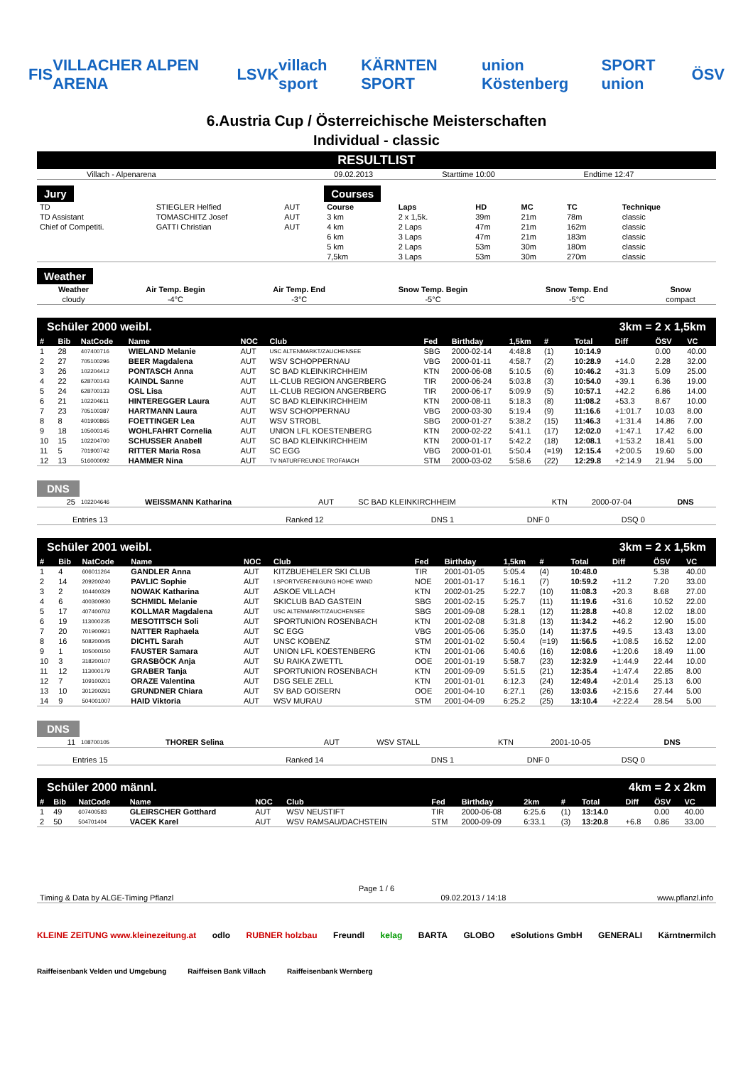FIS VILLACHER ALPEN ARENA LSVK villach sport KÄRNTEN SPORT union Köstenberg SPORT union ÖSV
6.Austria Cup / Österreichische Meisterschaften
Individual - classic
RESULTLIST
| Villach - Alpenarena | 09.02.2013 | Starttime 10:00 | Endtime 12:47 |
Jury
| TD | STIEGLER Helfied | AUT |
| TD Assistant | TOMASCHITZ Josef | AUT |
| Chief of Competiti. | GATTI Christian | AUT |
Courses
| Course | Laps | HD | MC | TC | Technique |
| --- | --- | --- | --- | --- | --- |
| 3 km | 2 x 1,5k. | 39m | 21m | 78m | classic |
| 4 km | 2 Laps | 47m | 21m | 162m | classic |
| 6 km | 3 Laps | 47m | 21m | 183m | classic |
| 5 km | 2 Laps | 53m | 30m | 180m | classic |
| 7,5km | 3 Laps | 53m | 30m | 270m | classic |
Weather
| Weather | Air Temp. Begin | Air Temp. End | Snow Temp. Begin | Snow Temp. End | Snow |
| --- | --- | --- | --- | --- | --- |
| cloudy | -4°C | -3°C | -5°C | -5°C | compact |
Schüler 2000 weibl. 3km = 2 x 1,5km
| # | Bib | NatCode | Name | NOC | Club | Fed | Birthday | 1,5km | # | Total | Diff | ÖSV | VC |
| --- | --- | --- | --- | --- | --- | --- | --- | --- | --- | --- | --- | --- | --- |
| 1 | 28 | 407400716 | WIELAND Melanie | AUT | USC ALTENMARKT/ZAUCHENSEE | SBG | 2000-02-14 | 4:48.8 | (1) | 10:14.9 | | 0.00 | 40.00 |
| 2 | 27 | 705100296 | BEER Magdalena | AUT | WSV SCHOPPERNAU | VBG | 2000-01-11 | 4:58.7 | (2) | 10:28.9 | +14.0 | 2.28 | 32.00 |
| 3 | 26 | 102204412 | PONTASCH Anna | AUT | SC BAD KLEINKIRCHHEIM | KTN | 2000-06-08 | 5:10.5 | (6) | 10:46.2 | +31.3 | 5.09 | 25.00 |
| 4 | 22 | 628700143 | KAINDL Sanne | AUT | LL-CLUB REGION ANGERBERG | TIR | 2000-06-24 | 5:03.8 | (3) | 10:54.0 | +39.1 | 6.36 | 19.00 |
| 5 | 24 | 628700133 | OSL Lisa | AUT | LL-CLUB REGION ANGERBERG | TIR | 2000-06-17 | 5:09.9 | (5) | 10:57.1 | +42.2 | 6.86 | 14.00 |
| 6 | 21 | 102204611 | HINTEREGGER Laura | AUT | SC BAD KLEINKIRCHHEIM | KTN | 2000-08-11 | 5:18.3 | (8) | 11:08.2 | +53.3 | 8.67 | 10.00 |
| 7 | 23 | 705100387 | HARTMANN Laura | AUT | WSV SCHOPPERNAU | VBG | 2000-03-30 | 5:19.4 | (9) | 11:16.6 | +1:01.7 | 10.03 | 8.00 |
| 8 | 8 | 401900865 | FOETTINGER Lea | AUT | WSV STROBL | SBG | 2000-01-27 | 5:38.2 | (15) | 11:46.3 | +1:31.4 | 14.86 | 7.00 |
| 9 | 18 | 105000145 | WOHLFAHRT Cornelia | AUT | UNION LFL KOESTENBERG | KTN | 2000-02-22 | 5:41.1 | (17) | 12:02.0 | +1:47.1 | 17.42 | 6.00 |
| 10 | 15 | 102204700 | SCHUSSER Anabell | AUT | SC BAD KLEINKIRCHHEIM | KTN | 2000-01-17 | 5:42.2 | (18) | 12:08.1 | +1:53.2 | 18.41 | 5.00 |
| 11 | 5 | 701900742 | RITTER Maria Rosa | AUT | SC EGG | VBG | 2000-01-01 | 5:50.4 | (=19) | 12:15.4 | +2:00.5 | 19.60 | 5.00 |
| 12 | 13 | 516000092 | HAMMER Nina | AUT | TV NATURFREUNDE TROFAIACH | STM | 2000-03-02 | 5:58.6 | (22) | 12:29.8 | +2:14.9 | 21.94 | 5.00 |
DNS
| 25 | 102204646 | WEISSMANN Katharina | AUT | SC BAD KLEINKIRCHHEIM | KTN | 2000-07-04 | DNS |
| Entries 13 | Ranked 12 | DNS 1 | DNF 0 | DSQ 0 |
Schüler 2001 weibl. 3km = 2 x 1,5km
| # | Bib | NatCode | Name | NOC | Club | Fed | Birthday | 1,5km | # | Total | Diff | ÖSV | VC |
| --- | --- | --- | --- | --- | --- | --- | --- | --- | --- | --- | --- | --- | --- |
| 1 | 4 | 606011264 | GANDLER Anna | AUT | KITZBUEHELER SKI CLUB | TIR | 2001-01-05 | 5:05.4 | (4) | 10:48.0 | | 5.38 | 40.00 |
| 2 | 14 | 209200240 | PAVLIC Sophie | AUT | I.SPORTVEREINIGUNG HOHE WAND | NOE | 2001-01-17 | 5:16.1 | (7) | 10:59.2 | +11.2 | 7.20 | 33.00 |
| 3 | 2 | 104400329 | NOWAK Katharina | AUT | ASKOE VILLACH | KTN | 2002-01-25 | 5:22.7 | (10) | 11:08.3 | +20.3 | 8.68 | 27.00 |
| 4 | 6 | 400300930 | SCHMIDL Melanie | AUT | SKICLUB BAD GASTEIN | SBG | 2001-02-15 | 5:25.7 | (11) | 11:19.6 | +31.6 | 10.52 | 22.00 |
| 5 | 17 | 407400762 | KOLLMAR Magdalena | AUT | USC ALTENMARKT/ZAUCHENSEE | SBG | 2001-09-08 | 5:28.1 | (12) | 11:28.8 | +40.8 | 12.02 | 18.00 |
| 6 | 19 | 113000235 | MESOTITSCH Soli | AUT | SPORTUNION ROSENBACH | KTN | 2001-02-08 | 5:31.8 | (13) | 11:34.2 | +46.2 | 12.90 | 15.00 |
| 7 | 20 | 701900921 | NATTER Raphaela | AUT | SC EGG | VBG | 2001-05-06 | 5:35.0 | (14) | 11:37.5 | +49.5 | 13.43 | 13.00 |
| 8 | 16 | 508200045 | DICHTL Sarah | AUT | UNSC KOBENZ | STM | 2001-01-02 | 5:50.4 | (=19) | 11:56.5 | +1:08.5 | 16.52 | 12.00 |
| 9 | 1 | 105000150 | FAUSTER Samara | AUT | UNION LFL KOESTENBERG | KTN | 2001-01-06 | 5:40.6 | (16) | 12:08.6 | +1:20.6 | 18.49 | 11.00 |
| 10 | 3 | 318200107 | GRASBÖCK Anja | AUT | SU RAIKA ZWETTL | OOE | 2001-01-19 | 5:58.7 | (23) | 12:32.9 | +1:44.9 | 22.44 | 10.00 |
| 11 | 12 | 113000179 | GRABER Tanja | AUT | SPORTUNION ROSENBACH | KTN | 2001-09-09 | 5:51.5 | (21) | 12:35.4 | +1:47.4 | 22.85 | 8.00 |
| 12 | 7 | 109100201 | ORAZE Valentina | AUT | DSG SELE ZELL | KTN | 2001-01-01 | 6:12.3 | (24) | 12:49.4 | +2:01.4 | 25.13 | 6.00 |
| 13 | 10 | 301200291 | GRUNDNER Chiara | AUT | SV BAD GOISERN | OOE | 2001-04-10 | 6:27.1 | (26) | 13:03.6 | +2:15.6 | 27.44 | 5.00 |
| 14 | 9 | 504001007 | HAID Viktoria | AUT | WSV MURAU | STM | 2001-04-09 | 6:25.2 | (25) | 13:10.4 | +2:22.4 | 28.54 | 5.00 |
DNS
| 11 | 108700105 | THORER Selina | AUT | WSV STALL | KTN | 2001-10-05 | DNS |
| Entries 15 | Ranked 14 | DNS 1 | DNF 0 | DSQ 0 |
Schüler 2000 männl. 4km = 2 x 2km
| # | Bib | NatCode | Name | NOC | Club | Fed | Birthday | 2km | # | Total | Diff | ÖSV | VC |
| --- | --- | --- | --- | --- | --- | --- | --- | --- | --- | --- | --- | --- | --- |
| 1 | 49 | 607400583 | GLEIRSCHER Gotthard | AUT | WSV NEUSTIFT | TIR | 2000-06-08 | 6:25.6 | (1) | 13:14.0 | | 0.00 | 40.00 |
| 2 | 50 | 504701404 | VACEK Karel | AUT | WSV RAMSAU/DACHSTEIN | STM | 2000-09-09 | 6:33.1 | (3) | 13:20.8 | +6.8 | 0.86 | 33.00 |
Page 1 / 6
| Timing & Data by ALGE-Timing Pflanzl | 09.02.2013 / 14:18 | www.pflanzl.info |
KLEINE ZEITUNG www.kleinezeitung.at odlo RUBNER holzbau Freundl kelag BARTA GLOBO eSolutions GmbH GENERALI Kärntnermilch
Raiffeisenbank Velden und Umgebung Raiffeisen Bank Villach Raiffeisenbank Wernberg